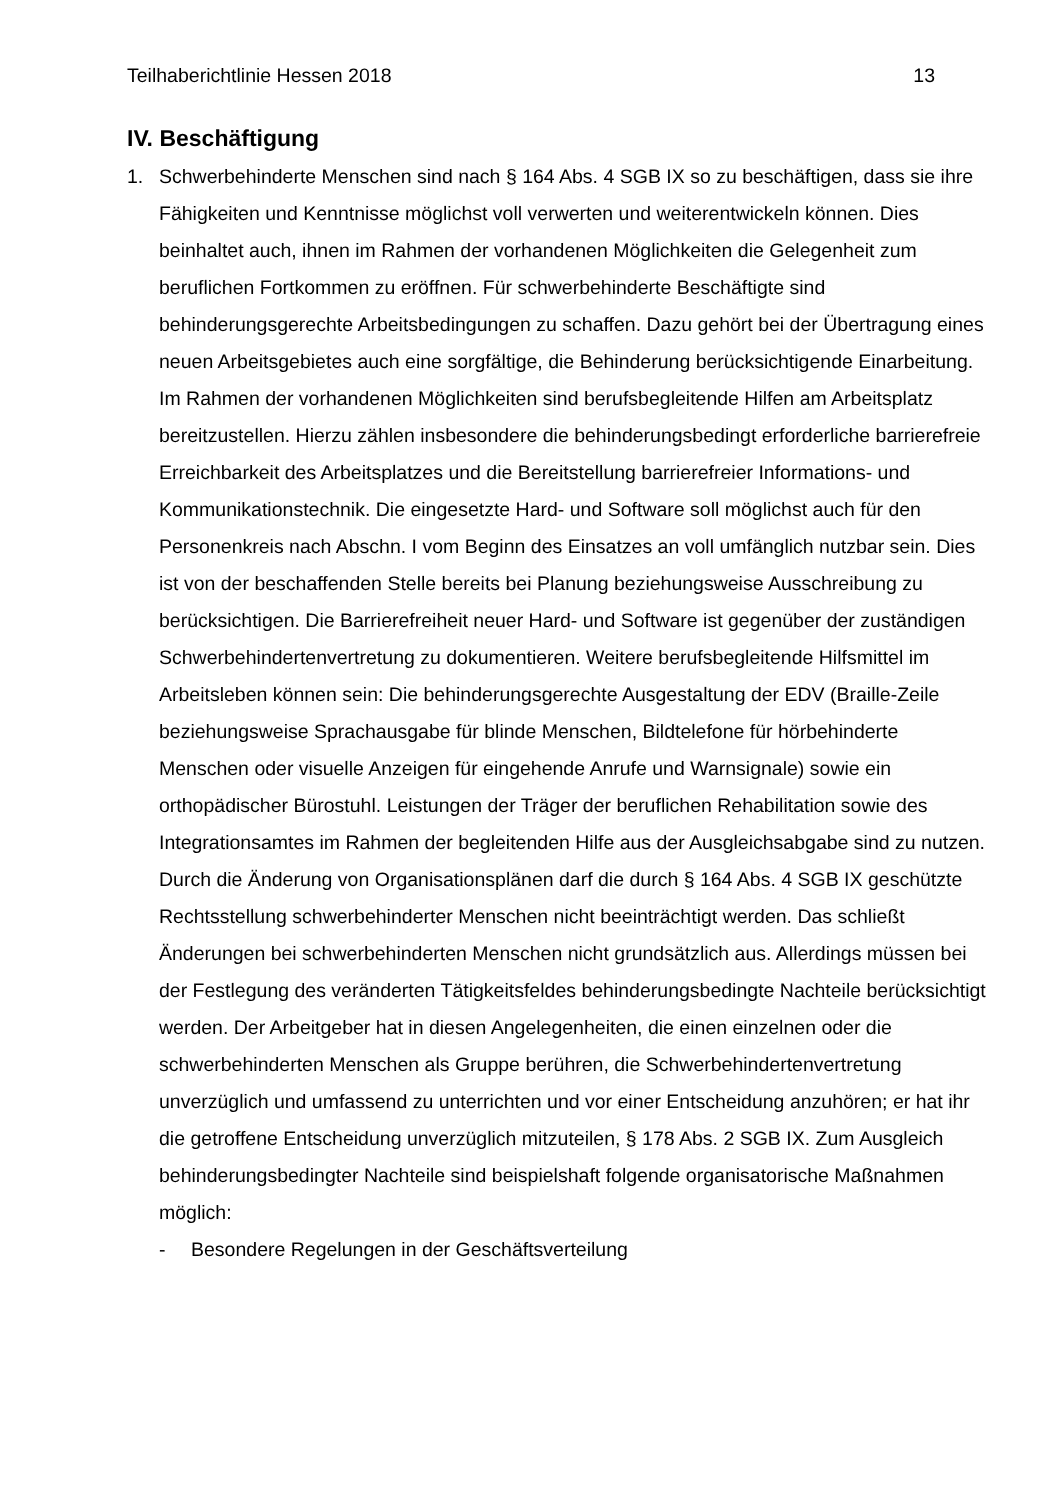Teilhaberichtlinie Hessen 2018 13
IV. Beschäftigung
1. Schwerbehinderte Menschen sind nach § 164 Abs. 4 SGB IX so zu beschäftigen, dass sie ihre Fähigkeiten und Kenntnisse möglichst voll verwerten und weiterentwickeln können. Dies beinhaltet auch, ihnen im Rahmen der vorhandenen Möglichkeiten die Gelegenheit zum beruflichen Fortkommen zu eröffnen. Für schwerbehinderte Beschäftigte sind behinderungsgerechte Arbeitsbedingungen zu schaffen. Dazu gehört bei der Übertragung eines neuen Arbeitsgebietes auch eine sorgfältige, die Behinderung berücksichtigende Einarbeitung. Im Rahmen der vorhandenen Möglichkeiten sind berufsbegleitende Hilfen am Arbeitsplatz bereitzustellen. Hierzu zählen insbesondere die behinderungsbedingt erforderliche barrierefreie Erreichbarkeit des Arbeitsplatzes und die Bereitstellung barrierefreier Informations- und Kommunikationstechnik. Die eingesetzte Hard- und Software soll möglichst auch für den Personenkreis nach Abschn. I vom Beginn des Einsatzes an voll umfänglich nutzbar sein. Dies ist von der beschaffenden Stelle bereits bei Planung beziehungsweise Ausschreibung zu berücksichtigen. Die Barrierefreiheit neuer Hard- und Software ist gegenüber der zuständigen Schwerbehindertenvertretung zu dokumentieren. Weitere berufsbegleitende Hilfsmittel im Arbeitsleben können sein: Die behinderungsgerechte Ausgestaltung der EDV (Braille-Zeile beziehungsweise Sprachausgabe für blinde Menschen, Bildtelefone für hörbehinderte Menschen oder visuelle Anzeigen für eingehende Anrufe und Warnsignale) sowie ein orthopädischer Bürostuhl. Leistungen der Träger der beruflichen Rehabilitation sowie des Integrationsamtes im Rahmen der begleitenden Hilfe aus der Ausgleichsabgabe sind zu nutzen. Durch die Änderung von Organisationsplänen darf die durch § 164 Abs. 4 SGB IX geschützte Rechtsstellung schwerbehinderter Menschen nicht beeinträchtigt werden. Das schließt Änderungen bei schwerbehinderten Menschen nicht grundsätzlich aus. Allerdings müssen bei der Festlegung des veränderten Tätigkeitsfeldes behinderungsbedingte Nachteile berücksichtigt werden. Der Arbeitgeber hat in diesen Angelegenheiten, die einen einzelnen oder die schwerbehinderten Menschen als Gruppe berühren, die Schwerbehindertenvertretung unverzüglich und umfassend zu unterrichten und vor einer Entscheidung anzuhören; er hat ihr die getroffene Entscheidung unverzüglich mitzuteilen, § 178 Abs. 2 SGB IX. Zum Ausgleich behinderungsbedingter Nachteile sind beispielshaft folgende organisatorische Maßnahmen möglich:
- Besondere Regelungen in der Geschäftsverteilung